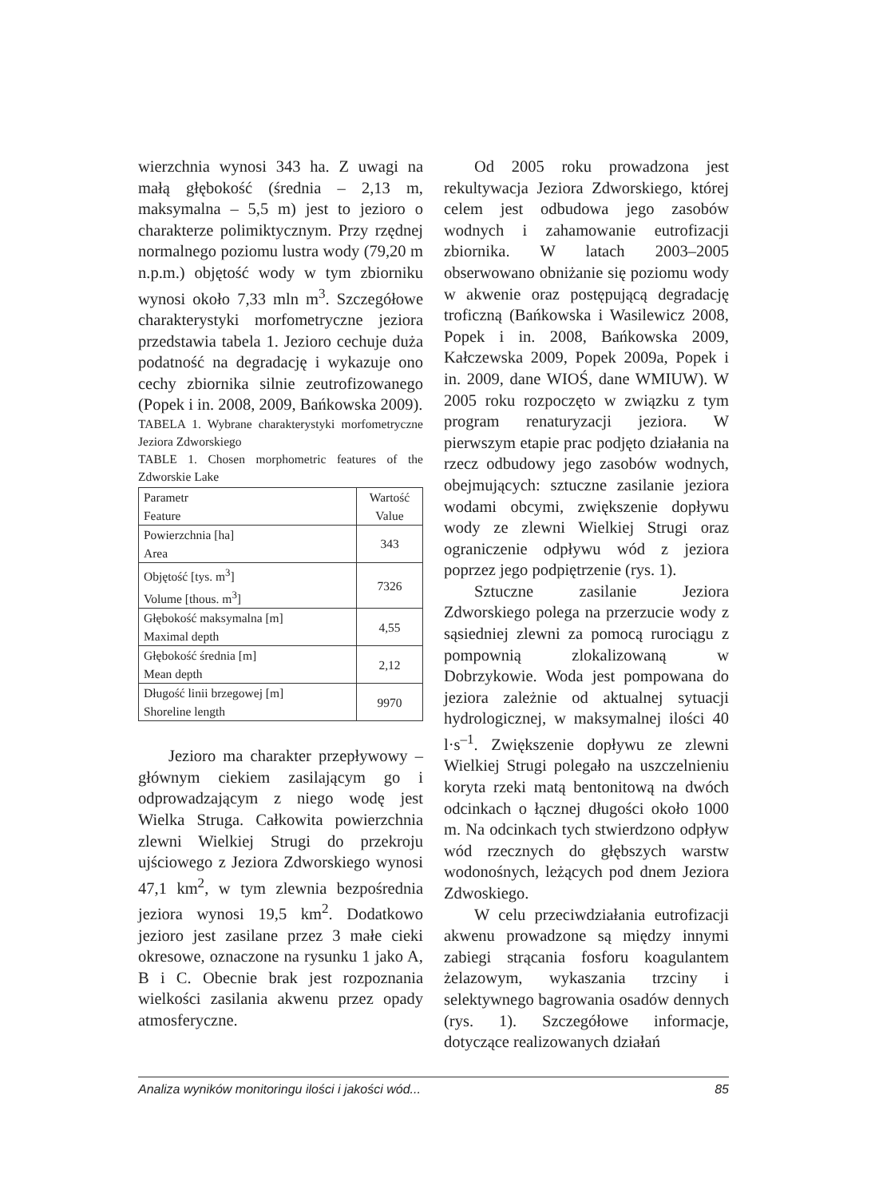wierzchnia wynosi 343 ha. Z uwagi na małą głębokość (średnia – 2,13 m, maksymalna – 5,5 m) jest to jezioro o charakterze polimiktycznym. Przy rzędnej normalnego poziomu lustra wody (79,20 m n.p.m.) objętość wody w tym zbiorniku wynosi około 7,33 mln m<sup>3</sup>. Szczegółowe charakterystyki morfometryczne jeziora przedstawia tabela 1. Jezioro cechuje duża podatność na degradację i wykazuje ono cechy zbiornika silnie zeutrofizowanego (Popek i in. 2008, 2009, Bańkowska 2009).
TABELA 1. Wybrane charakterystyki morfometryczne Jeziora Zdworskiego
TABLE 1. Chosen morphometric features of the Zdworskie Lake
| Parametr Feature | Wartość Value |
| --- | --- |
| Powierzchnia [ha] Area | 343 |
| Objętość [tys. m<sup>3</sup>] Volume [thous. m<sup>3</sup>] | 7326 |
| Głębokość maksymalna [m] Maximal depth | 4,55 |
| Głębokość średnia [m] Mean depth | 2,12 |
| Długość linii brzegowej [m] Shoreline length | 9970 |
Jezioro ma charakter przepływowy – głównym ciekiem zasilającym go i odprowadzającym z niego wodę jest Wielka Struga. Całkowita powierzchnia zlewni Wielkiej Strugi do przekroju ujściowego z Jeziora Zdworskiego wynosi 47,1 km<sup>2</sup>, w tym zlewnia bezpośrednia jeziora wynosi 19,5 km<sup>2</sup>. Dodatkowo jezioro jest zasilane przez 3 małe cieki okresowe, oznaczone na rysunku 1 jako A, B i C. Obecnie brak jest rozpoznania wielkości zasilania akwenu przez opady atmosferyczne.
Od 2005 roku prowadzona jest rekultywacja Jeziora Zdworskiego, której celem jest odbudowa jego zasobów wodnych i zahamowanie eutrofizacji zbiornika. W latach 2003–2005 obserwowano obniżanie się poziomu wody w akwenie oraz postępującą degradację troficzną (Bańkowska i Wasilewicz 2008, Popek i in. 2008, Bańkowska 2009, Kałczewska 2009, Popek 2009a, Popek i in. 2009, dane WIOŚ, dane WMIUW). W 2005 roku rozpoczęto w związku z tym program renaturyzacji jeziora. W pierwszym etapie prac podjęto działania na rzecz odbudowy jego zasobów wodnych, obejmujących: sztuczne zasilanie jeziora wodami obcymi, zwiększenie dopływu wody ze zlewni Wielkiej Strugi oraz ograniczenie odpływu wód z jeziora poprzez jego podpiętrzenie (rys. 1).
Sztuczne zasilanie Jeziora Zdworskiego polega na przerzucie wody z sąsiedniej zlewni za pomocą rurociągu z pompownią zlokalizowaną w Dobrzykowie. Woda jest pompowana do jeziora zależnie od aktualnej sytuacji hydrologicznej, w maksymalnej ilości 40 l·s<sup>–1</sup>. Zwiększenie dopływu ze zlewni Wielkiej Strugi polegało na uszczelnieniu koryta rzeki matą bentonitową na dwóch odcinkach o łącznej długości około 1000 m. Na odcinkach tych stwierdzono odpływ wód rzecznych do głębszych warstw wodonośnych, leżących pod dnem Jeziora Zdwoskiego.
W celu przeciwdziałania eutrofizacji akwenu prowadzone są między innymi zabiegi strącania fosforu koagulantem żelazowym, wykaszania trzciny i selektywnego bagrowania osadów dennych (rys. 1). Szczegółowe informacje, dotyczące realizowanych działań
Analiza wyników monitoringu ilości i jakości wód... 85